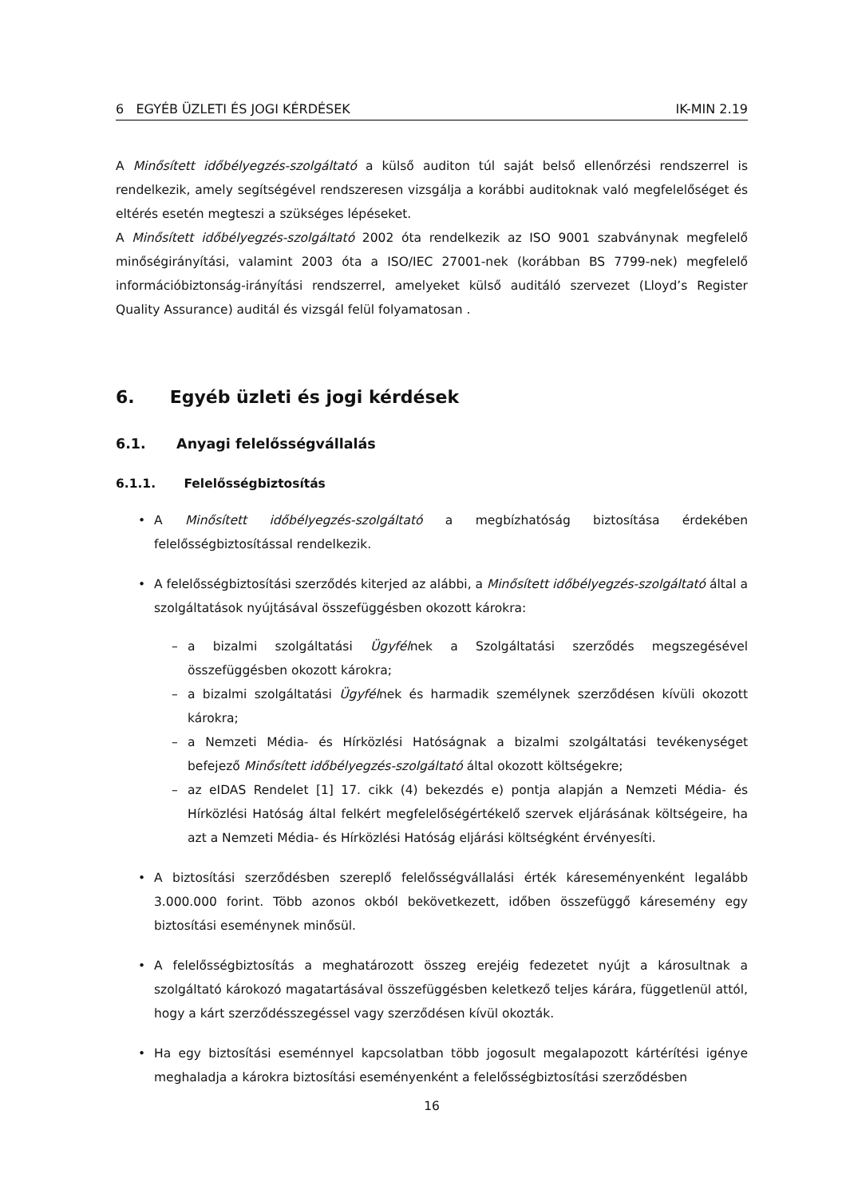6 EGYÉB ÜZLETI ÉS JOGI KÉRDÉSEK IK-MIN 2.19
A Minősített időbélyegzés-szolgáltató a külső auditon túl saját belső ellenőrzési rendszerrel is rendelkezik, amely segítségével rendszeresen vizsgálja a korábbi auditoknak való megfelelőséget és eltérés esetén megteszi a szükséges lépéseket.
A Minősített időbélyegzés-szolgáltató 2002 óta rendelkezik az ISO 9001 szabványnak megfelelő minőségirányítási, valamint 2003 óta a ISO/IEC 27001-nek (korábban BS 7799-nek) megfelelő információbiztonság-irányítási rendszerrel, amelyeket külső auditáló szervezet (Lloyd’s Register Quality Assurance) auditál és vizsgál felül folyamatosan .
6. Egyéb üzleti és jogi kérdések
6.1. Anyagi felelősségvállalás
6.1.1. Felelősségbiztosítás
• A Minősített időbélyegzés-szolgáltató a megbízhatóság biztosítása érdekében felelősségbiztosítással rendelkezik.
• A felelősségbiztosítási szerződés kiterjed az alábbi, a Minősített időbélyegzés-szolgáltató által a szolgáltatások nyújtásával összefüggésben okozott károkra:
– a bizalmi szolgáltatási Ügyfélnek a Szolgáltatási szerződés megszegésével összefüggésben okozott károkra;
– a bizalmi szolgáltatási Ügyfélnek és harmadik személynek szerződésen kívüli okozott károkra;
– a Nemzeti Média- és Hírközlési Hatóságnak a bizalmi szolgáltatási tevékenységet befejező Minősített időbélyegzés-szolgáltató által okozott költségekre;
– az eIDAS Rendelet [1] 17. cikk (4) bekezdés e) pontja alapján a Nemzeti Média- és Hírközlési Hatóság által felkért megfelelőségértékelő szervek eljárásának költségeire, ha azt a Nemzeti Média- és Hírközlési Hatóság eljárási költségként érvényesíti.
• A biztosítási szerződésben szereplő felelősségvállalási érték káreseményenként legalább 3.000.000 forint. Több azonos okból bekövetkezett, időben összefüggő káresemény egy biztosítási eseménynek minősül.
• A felelősségbiztosítás a meghatározott összeg erejéig fedezetet nyújt a károsultnak a szolgáltató károkozó magatartásával összefüggésben keletkező teljes kárára, függetlenül attól, hogy a kárt szerződésszegéssel vagy szerződésen kívül okozták.
• Ha egy biztosítási eseménnyel kapcsolatban több jogosult megalapozott kártérítési igénye meghaladja a károkra biztosítási eseményenként a felelősségbiztosítási szerződésben
16